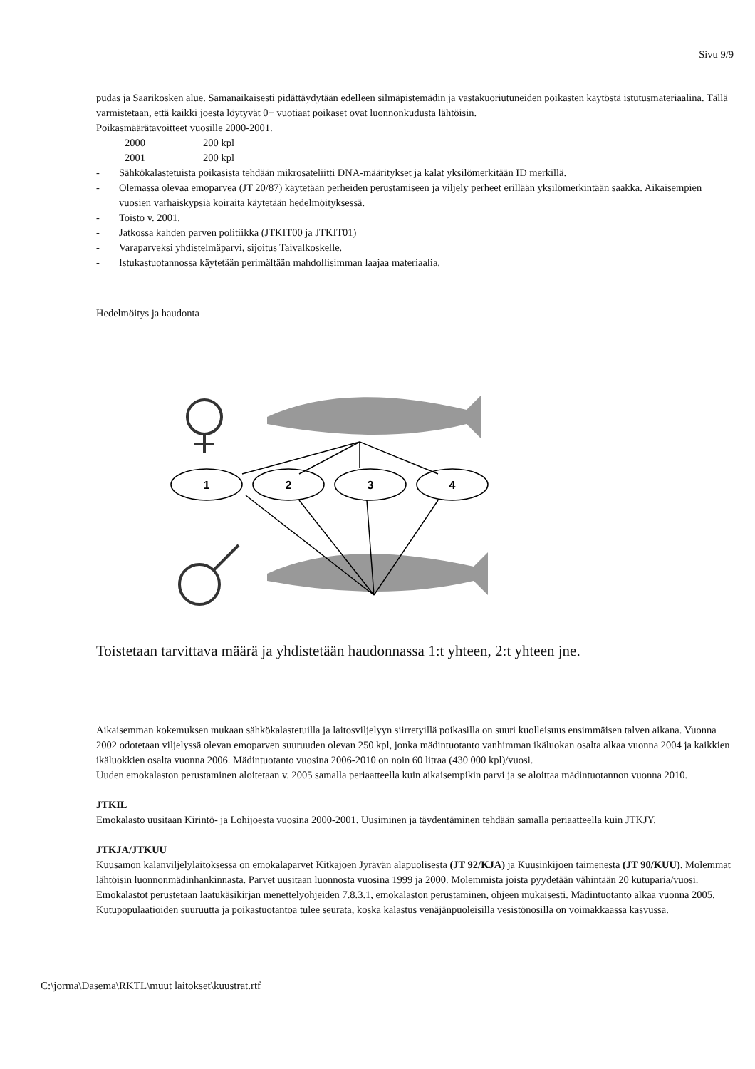Sivu 9/9
pudas ja Saarikosken alue. Samanaikaisesti pidättäydytään edelleen silmäpistemädin ja vastakuoriutuneiden poikasten käytöstä istutusmateriaalina. Tällä varmistetaan, että kaikki joesta löytyvät 0+ vuotiaat poikaset ovat luonnonkudusta lähtöisin.
Poikasmäärätavoitteet vuosille 2000-2001.
2000 200 kpl
2001 200 kpl
- Sähkökalastetuista poikasista tehdään mikrosateliitti DNA-määritykset ja kalat yksilömerkitään ID merkillä.
- Olemassa olevaa emoparvea (JT 20/87) käytetään perheiden perustamiseen ja viljely perheet erillään yksilömerkintään saakka. Aikaisempien vuosien varhaiskypsiä koiraita käytetään hedelmöityksessä.
- Toisto v. 2001.
- Jatkossa kahden parven politiikka (JTKIT00 ja JTKIT01)
- Varaparveksi yhdistelmäparvi, sijoitus Taivalkoskelle.
- Istukastuotannossa käytetään perimältään mahdollisimman laajaa materiaalia.
Hedelmöitys ja haudonta
1
2
3
4
Toistetaan tarvittava määrä ja yhdistetään haudonnassa 1:t yhteen, 2:t yhteen jne.
Aikaisemman kokemuksen mukaan sähkökalastetuilla ja laitosviljelyyn siirretyillä poikasilla on suuri kuolleisuus ensimmäisen talven aikana. Vuonna 2002 odotetaan viljelyssä olevan emoparven suuruuden olevan 250 kpl, jonka mädintuotanto vanhimman ikäluokan osalta alkaa vuonna 2004 ja kaikkien ikäluokkien osalta vuonna 2006. Mädintuotanto vuosina 2006-2010 on noin 60 litraa (430 000 kpl)/vuosi.
Uuden emokalaston perustaminen aloitetaan v. 2005 samalla periaatteella kuin aikaisempikin parvi ja se aloittaa mädintuotannon vuonna 2010.
JTKIL
Emokalasto uusitaan Kirintö- ja Lohijoesta vuosina 2000-2001. Uusiminen ja täydentäminen tehdään samalla periaatteella kuin JTKJY.
JTKJA/JTKUU
Kuusamon kalanviljelylaitoksessa on emokalaparvet Kitkajoen Jyrävän alapuolisesta (JT 92/KJA) ja Kuusinkijoen taimenesta (JT 90/KUU). Molemmat lähtöisin luonnonmädinhankinnasta. Parvet uusitaan luonnosta vuosina 1999 ja 2000. Molemmista joista pyydetään vähintään 20 kutuparia/vuosi. Emokalastot perustetaan laatukäsikirjan menettelyohjeiden 7.8.3.1, emokalaston perustaminen, ohjeen mukaisesti. Mädintuotanto alkaa vuonna 2005. Kutupopulaatioiden suuruutta ja poikastuotantoa tulee seurata, koska kalastus venäjänpuoleisilla vesistönosilla on voimakkaassa kasvussa.
C:\jorma\Dasema\RKTL\muut laitokset\kuustrat.rtf